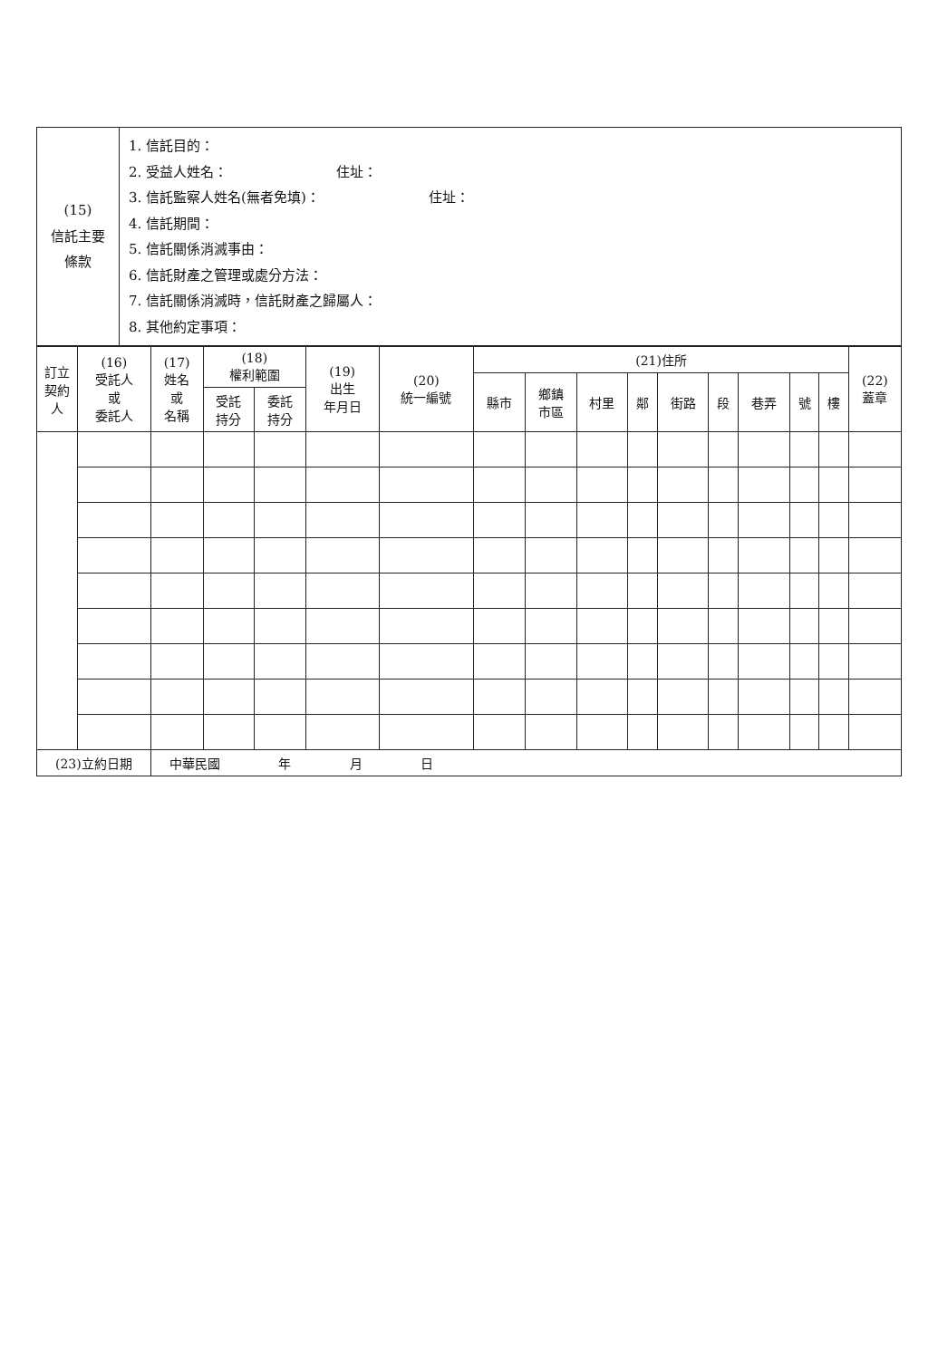| (15) 信託主要條款 | 1. 信託目的： 2. 受益人姓名： 住址： 3. 信託監察人姓名(無者免填)： 住址： 4. 信託期間： 5. 信託關係消滅事由： 6. 信託財產之管理或處分方法： 7. 信託關係消滅時，信託財產之歸屬人： 8. 其他約定事項： |
| 訂立契約人 | (16) 受託人 或 委託人 | (17) 姓名 或 名稱 | (18) 權利範圍 | | (19) 出生 年月日 | (20) 統一編號 | (21)住所 | | | | | | | | | (22) 蓋章 |
| --- | --- | --- | --- | --- | --- | --- | --- | --- | --- | --- | --- | --- | --- | --- | --- | --- |
| | | | | | | | 縣市 | 鄉鎮 市區 | 村里 | 鄰 | 街路 | 段 | 巷弄 | 號 | 樓 | |
| | | | 受託 持分 | 委託 持分 | | | | | | | | | | | | |
| (23)立約日期 | | 中華民國 年 月 日 | | | | | | | | | | | | | | |